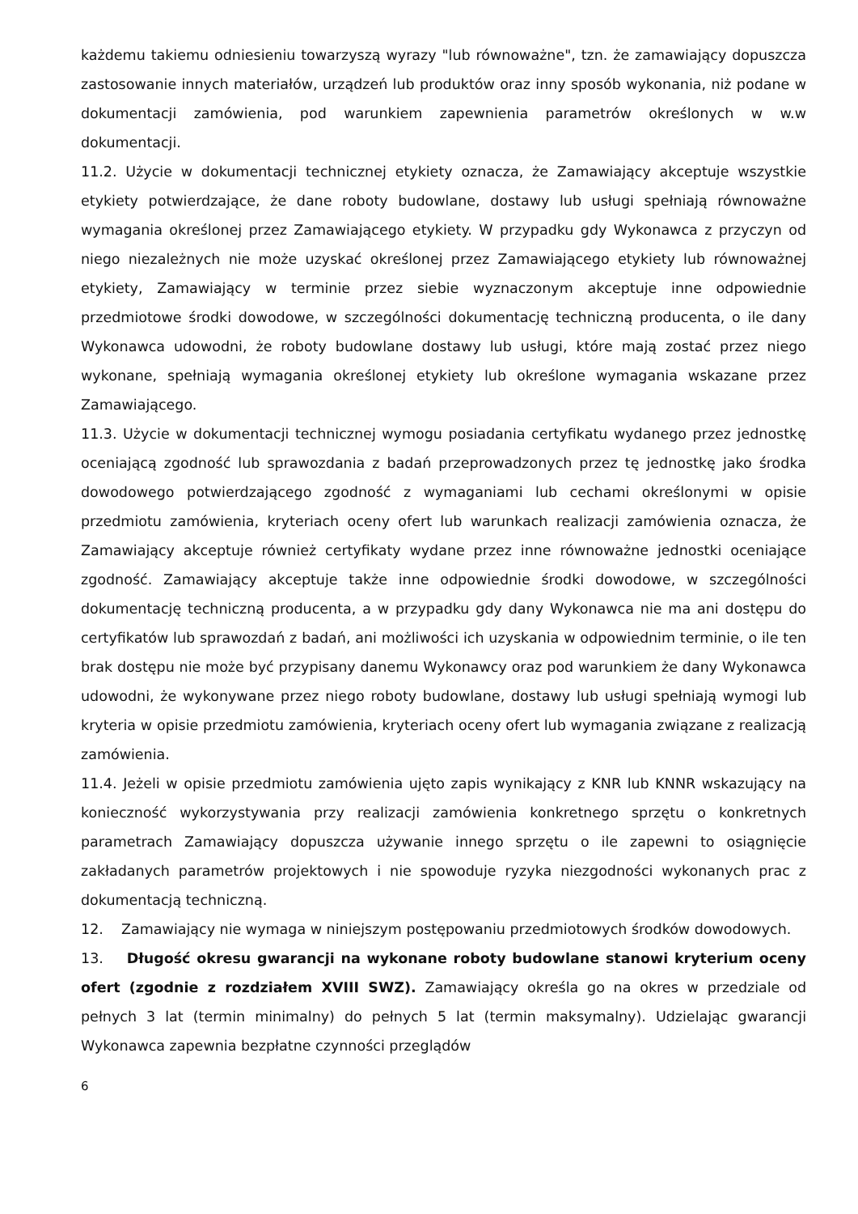każdemu takiemu odniesieniu towarzyszą wyrazy "lub równoważne", tzn. że zamawiający dopuszcza zastosowanie innych materiałów, urządzeń lub produktów oraz inny sposób wykonania, niż podane w dokumentacji zamówienia, pod warunkiem zapewnienia parametrów określonych w w.w dokumentacji.
11.2. Użycie w dokumentacji technicznej etykiety oznacza, że Zamawiający akceptuje wszystkie etykiety potwierdzające, że dane roboty budowlane, dostawy lub usługi spełniają równoważne wymagania określonej przez Zamawiającego etykiety. W przypadku gdy Wykonawca z przyczyn od niego niezależnych nie może uzyskać określonej przez Zamawiającego etykiety lub równoważnej etykiety, Zamawiający w terminie przez siebie wyznaczonym akceptuje inne odpowiednie przedmiotowe środki dowodowe, w szczególności dokumentację techniczną producenta, o ile dany Wykonawca udowodni, że roboty budowlane dostawy lub usługi, które mają zostać przez niego wykonane, spełniają wymagania określonej etykiety lub określone wymagania wskazane przez Zamawiającego.
11.3. Użycie w dokumentacji technicznej wymogu posiadania certyfikatu wydanego przez jednostkę oceniającą zgodność lub sprawozdania z badań przeprowadzonych przez tę jednostkę jako środka dowodowego potwierdzającego zgodność z wymaganiami lub cechami określonymi w opisie przedmiotu zamówienia, kryteriach oceny ofert lub warunkach realizacji zamówienia oznacza, że Zamawiający akceptuje również certyfikaty wydane przez inne równoważne jednostki oceniające zgodność. Zamawiający akceptuje także inne odpowiednie środki dowodowe, w szczególności dokumentację techniczną producenta, a w przypadku gdy dany Wykonawca nie ma ani dostępu do certyfikatów lub sprawozdań z badań, ani możliwości ich uzyskania w odpowiednim terminie, o ile ten brak dostępu nie może być przypisany danemu Wykonawcy oraz pod warunkiem że dany Wykonawca udowodni, że wykonywane przez niego roboty budowlane, dostawy lub usługi spełniają wymogi lub kryteria w opisie przedmiotu zamówienia, kryteriach oceny ofert lub wymagania związane z realizacją zamówienia.
11.4. Jeżeli w opisie przedmiotu zamówienia ujęto zapis wynikający z KNR lub KNNR wskazujący na konieczność wykorzystywania przy realizacji zamówienia konkretnego sprzętu o konkretnych parametrach Zamawiający dopuszcza używanie innego sprzętu o ile zapewni to osiągnięcie zakładanych parametrów projektowych i nie spowoduje ryzyka niezgodności wykonanych prac z dokumentacją techniczną.
12. Zamawiający nie wymaga w niniejszym postępowaniu przedmiotowych środków dowodowych.
13. Długość okresu gwarancji na wykonane roboty budowlane stanowi kryterium oceny ofert (zgodnie z rozdziałem XVIII SWZ). Zamawiający określa go na okres w przedziale od pełnych 3 lat (termin minimalny) do pełnych 5 lat (termin maksymalny). Udzielając gwarancji Wykonawca zapewnia bezpłatne czynności przeglądów
6